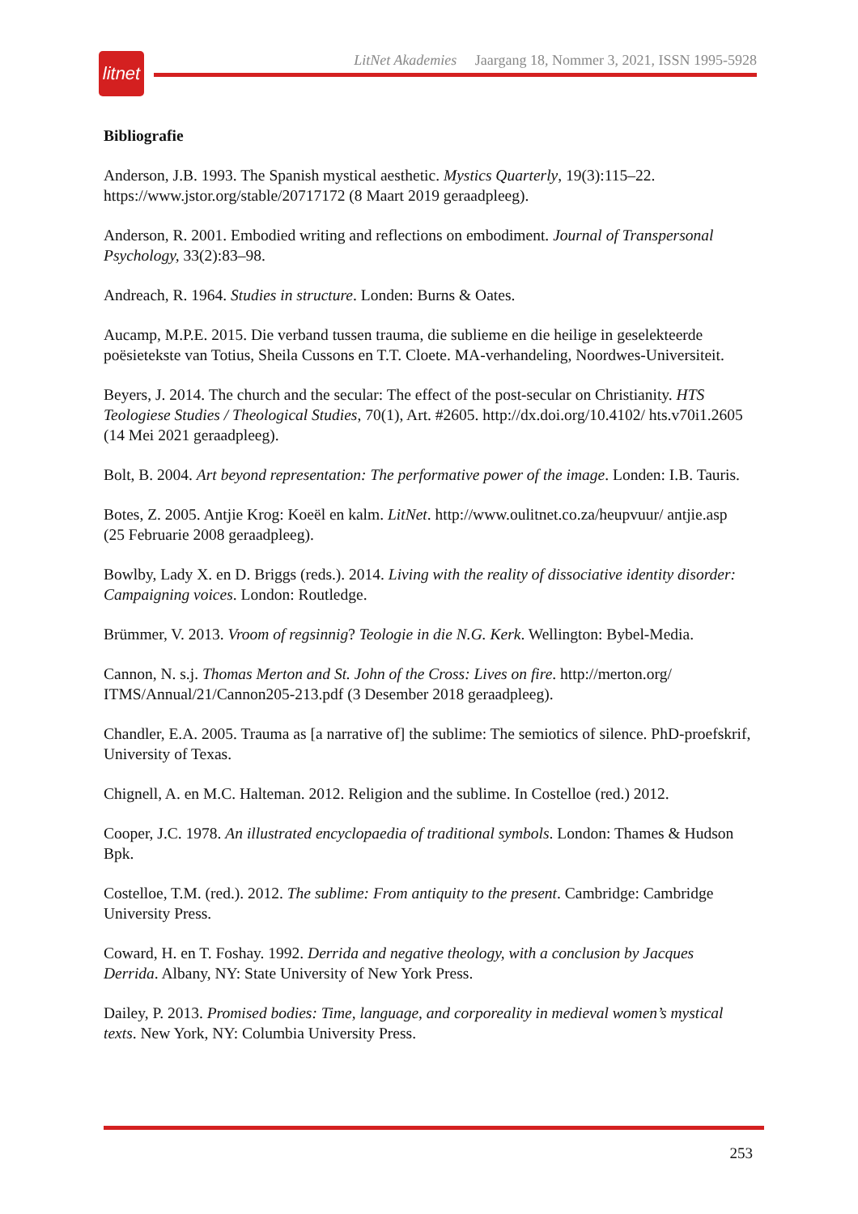litnet
LitNet Akademies Jaargang 18, Nommer 3, 2021, ISSN 1995-5928
Bibliografie
Anderson, J.B. 1993. The Spanish mystical aesthetic. Mystics Quarterly, 19(3):115–22. https://www.jstor.org/stable/20717172 (8 Maart 2019 geraadpleeg).
Anderson, R. 2001. Embodied writing and reflections on embodiment. Journal of Transpersonal Psychology, 33(2):83–98.
Andreach, R. 1964. Studies in structure. Londen: Burns & Oates.
Aucamp, M.P.E. 2015. Die verband tussen trauma, die sublieme en die heilige in geselekteerde poësietekste van Totius, Sheila Cussons en T.T. Cloete. MA-verhandeling, Noordwes-Universiteit.
Beyers, J. 2014. The church and the secular: The effect of the post-secular on Christianity. HTS Teologiese Studies / Theological Studies, 70(1), Art. #2605. http://dx.doi.org/10.4102/ hts.v70i1.2605 (14 Mei 2021 geraadpleeg).
Bolt, B. 2004. Art beyond representation: The performative power of the image. Londen: I.B. Tauris.
Botes, Z. 2005. Antjie Krog: Koeël en kalm. LitNet. http://www.oulitnet.co.za/heupvuur/ antjie.asp (25 Februarie 2008 geraadpleeg).
Bowlby, Lady X. en D. Briggs (reds.). 2014. Living with the reality of dissociative identity disorder: Campaigning voices. London: Routledge.
Brümmer, V. 2013. Vroom of regsinnig? Teologie in die N.G. Kerk. Wellington: Bybel-Media.
Cannon, N. s.j. Thomas Merton and St. John of the Cross: Lives on fire. http://merton.org/ ITMS/Annual/21/Cannon205-213.pdf (3 Desember 2018 geraadpleeg).
Chandler, E.A. 2005. Trauma as [a narrative of] the sublime: The semiotics of silence. PhD-proefskrif, University of Texas.
Chignell, A. en M.C. Halteman. 2012. Religion and the sublime. In Costelloe (red.) 2012.
Cooper, J.C. 1978. An illustrated encyclopaedia of traditional symbols. London: Thames & Hudson Bpk.
Costelloe, T.M. (red.). 2012. The sublime: From antiquity to the present. Cambridge: Cambridge University Press.
Coward, H. en T. Foshay. 1992. Derrida and negative theology, with a conclusion by Jacques Derrida. Albany, NY: State University of New York Press.
Dailey, P. 2013. Promised bodies: Time, language, and corporeality in medieval women’s mystical texts. New York, NY: Columbia University Press.
253